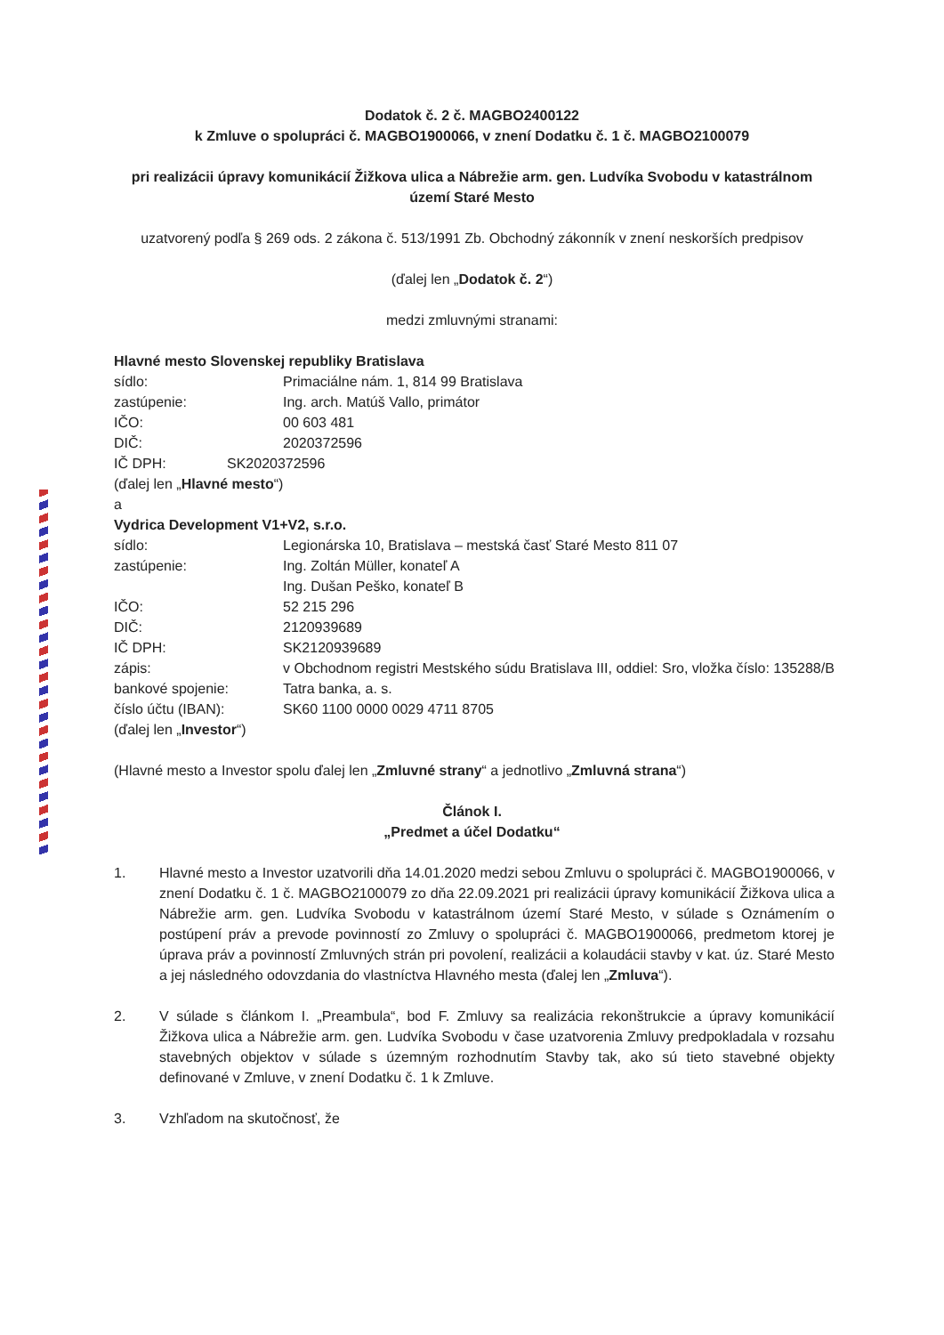Dodatok č. 2 č. MAGBO2400122
k Zmluve o spolupráci č. MAGBO1900066, v znení Dodatku č. 1 č. MAGBO2100079
pri realizácii úpravy komunikácií Žižkova ulica a Nábrežie arm. gen. Ludvíka Svobodu v katastrálnom
území Staré Mesto
uzatvorený podľa § 269 ods. 2 zákona č. 513/1991 Zb. Obchodný zákonník v znení neskorších predpisov
(ďalej len „Dodatok č. 2“)
medzi zmluvnými stranami:
Hlavné mesto Slovenskej republiky Bratislava
sídlo: Primaciálne nám. 1, 814 99 Bratislava
zastúpenie: Ing. arch. Matúš Vallo, primátor
IČO: 00 603 481
DIČ: 2020372596
IČ DPH: SK2020372596
(ďalej len „Hlavné mesto“)
a
Vydrica Development V1+V2, s.r.o.
sídlo: Legionárska 10, Bratislava – mestská časť Staré Mesto 811 07
zastúpenie: Ing. Zoltán Müller, konateľ A
Ing. Dušan Peško, konateľ B
IČO: 52 215 296
DIČ: 2120939689
IČ DPH: SK2120939689
zápis: v Obchodnom registri Mestského súdu Bratislava III, oddiel: Sro, vložka číslo: 135288/B
bankové spojenie: Tatra banka, a. s.
číslo účtu (IBAN): SK60 1100 0000 0029 4711 8705
(ďalej len „Investor“)
(Hlavné mesto a Investor spolu ďalej len „Zmluvné strany“ a jednotlivo „Zmluvná strana“)
Článok I.
„Predmet a účel Dodatku“
1. Hlavné mesto a Investor uzatvorili dňa 14.01.2020 medzi sebou Zmluvu o spolupráci č. MAGBO1900066, v znení Dodatku č. 1 č. MAGBO2100079 zo dňa 22.09.2021 pri realizácii úpravy komunikácií Žižkova ulica a Nábrežie arm. gen. Ludvíka Svobodu v katastrálnom území Staré Mesto, v súlade s Oznámením o postúpení práv a prevode povinností zo Zmluvy o spolupráci č. MAGBO1900066, predmetom ktorej je úprava práv a povinností Zmluvných strán pri povolení, realizácii a kolaudácii stavby v kat. úz. Staré Mesto a jej následného odovzdania do vlastníctva Hlavného mesta (ďalej len „Zmluva“).
2. V súlade s článkom I. „Preambula“, bod F. Zmluvy sa realizácia rekonštrukcie a úpravy komunikácií Žižkova ulica a Nábrežie arm. gen. Ludvíka Svobodu v čase uzatvorenia Zmluvy predpokladala v rozsahu stavebných objektov v súlade s územným rozhodnutím Stavby tak, ako sú tieto stavebné objekty definované v Zmluve, v znení Dodatku č. 1 k Zmluve.
3. Vzhľadom na skutočnosť, že